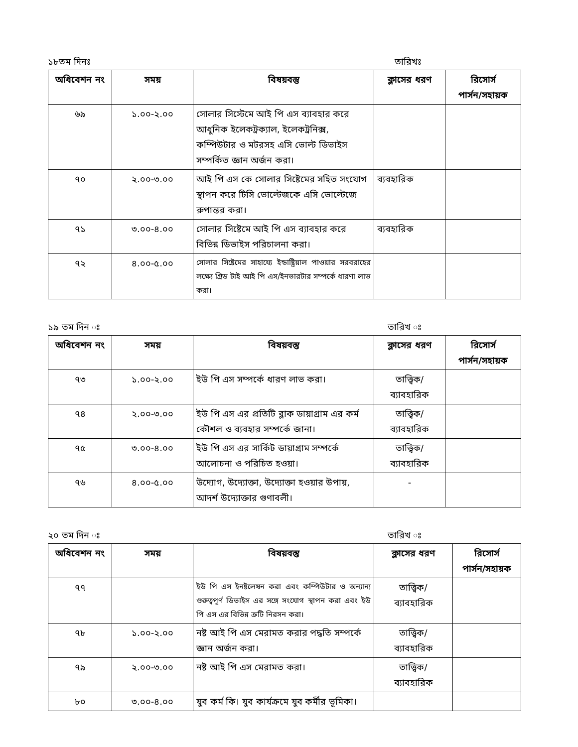১৮তম দিনঃ তারিখঃ
| অধিবেশন নং | সময় | বিষয়বস্তু | ক্লাসের ধরণ | রিসোর্স পার্সন/সহায়ক |
| --- | --- | --- | --- | --- |
| ৬৯ | ১.০০-২.০০ | সোলার সিস্টেমে আই পি এস ব্যাবহার করে আধুনিক ইলেকট্রক্যাল, ইলেকট্রনিক্স, কম্পিউটার ও মটরসহ এসি ভোল্ট ডিভাইস সম্পর্কিত জ্ঞান অর্জন করা। | | |
| ৭০ | ২.০০-৩.০০ | আই পি এস কে সোলার সিষ্টেমের সহিত সংযোগ স্থাপন করে টিসি ভোল্টেজকে এসি ভোল্টেজে রুপান্তর করা। | ব্যবহারিক | |
| ৭১ | ৩.০০-৪.০০ | সোলার সিষ্টেমে আই পি এস ব্যাবহার করে বিভিন্ন ডিভাইস পরিচালনা করা। | ব্যবহারিক | |
| ৭২ | ৪.০০-৫.০০ | সোলার সিষ্টেমের সাহায্যে ইন্ডাষ্ট্রিয়াল পাওয়ার সরবরাহের লক্ষ্যে গ্রিড টাই আই পি এস/ইনভারটার সম্পর্কে ধারণা লাভ করা। | | |
১৯ তম দিন ঃ তারিখ ঃ
| অধিবেশন নং | সময় | বিষয়বস্তু | ক্লাসের ধরণ | রিসোর্স পার্সন/সহায়ক |
| --- | --- | --- | --- | --- |
| ৭৩ | ১.০০-২.০০ | ইউ পি এস সম্পর্কে ধারণ লাভ করা। | তাত্ত্বিক/ ব্যাবহারিক | |
| ৭৪ | ২.০০-৩.০০ | ইউ পি এস এর প্রতিটি ব্লাক ডায়াগ্রাম এর কর্ম কৌশল ও ব্যবহার সম্পর্কে জানা। | তাত্ত্বিক/ ব্যাবহারিক | |
| ৭৫ | ৩.০০-৪.০০ | ইউ পি এস এর সার্কিট ডায়াগ্রাম সম্পর্কে আলোচনা ও পরিচিত হওয়া। | তাত্ত্বিক/ ব্যাবহারিক | |
| ৭৬ | ৪.০০-৫.০০ | উদ্যোগ, উদ্যোক্তা, উদ্যোক্তা হওয়ার উপায়, আদর্শ উদ্যোক্তার গুণাবলী। | - | |
২০ তম দিন ঃ তারিখ ঃ
| অধিবেশন নং | সময় | বিষয়বস্তু | ক্লাসের ধরণ | রিসোর্স পার্সন/সহায়ক |
| --- | --- | --- | --- | --- |
| ৭৭ | | ইউ পি এস ইনষ্টলেষন করা এবং কম্পিউটার ও অন্যান্য গুরুত্বপূর্ণ ডিভাইস এর সঙ্গে সংযোগ স্থাপন করা এবং ইউ পি এস এর বিভিন্ন ক্রটি নিরসন করা। | তাত্ত্বিক/ ব্যাবহারিক | |
| ৭৮ | ১.০০-২.০০ | নষ্ট আই পি এস মেরামত করার পদ্ধতি সম্পর্কে জ্ঞান অর্জন করা। | তাত্ত্বিক/ ব্যাবহারিক | |
| ৭৯ | ২.০০-৩.০০ | নষ্ট আই পি এস মেরামত করা। | তাত্ত্বিক/ ব্যাবহারিক | |
| ৮০ | ৩.০০-৪.০০ | যুব কর্ম কি। যুব কার্যক্রমে যুব কর্মীর ভূমিকা। | | |